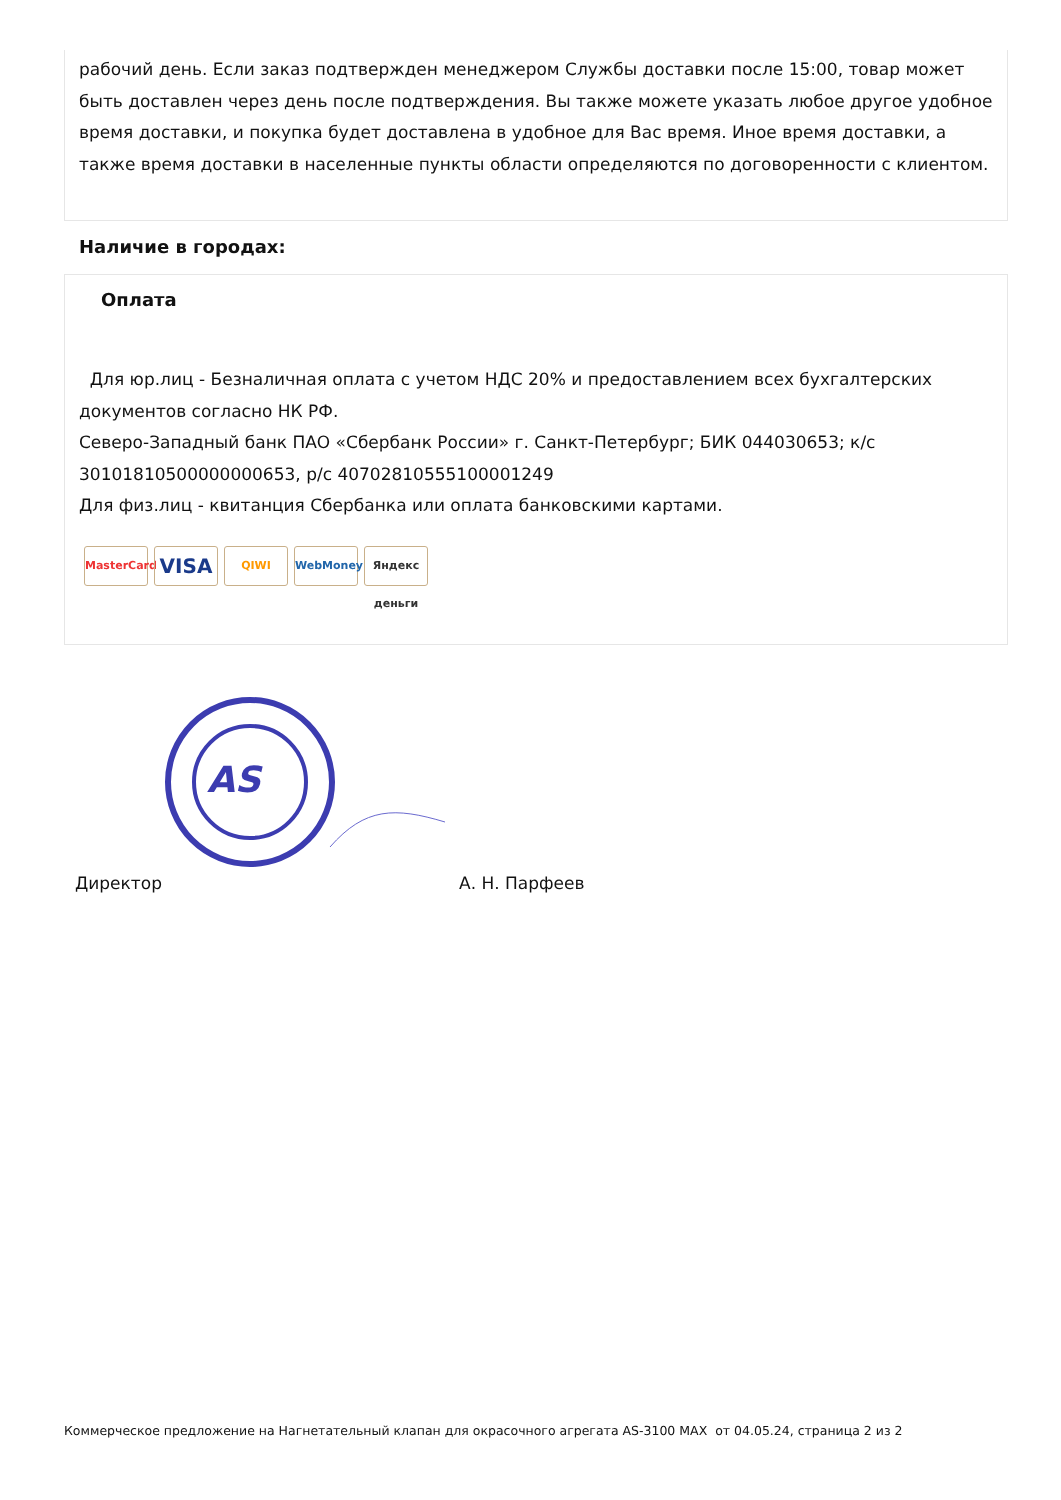рабочий день. Если заказ подтвержден менеджером Службы доставки после 15:00, товар может быть доставлен через день после подтверждения. Вы также можете указать любое другое удобное время доставки, и покупка будет доставлена в удобное для Вас время. Иное время доставки, а также время доставки в населенные пункты области определяются по договоренности с клиентом.
Наличие в городах:
Оплата
Для юр.лиц - Безналичная оплата с учетом НДС 20% и предоставлением всех бухгалтерских документов согласно НК РФ.
Северо-Западный банк ПАО «Сбербанк России» г. Санкт-Петербург; БИК 044030653; к/с 30101810500000000653, р/с 40702810555100001249
Для физ.лиц - квитанция Сбербанка или оплата банковскими картами.
MasterCard VISA QIWI WebMoney Яндекс деньги
AS
Директор А. Н. Парфеев
Коммерческое предложение на Нагнетательный клапан для окрасочного агрегата AS-3100 MAX от 04.05.24, страница 2 из 2